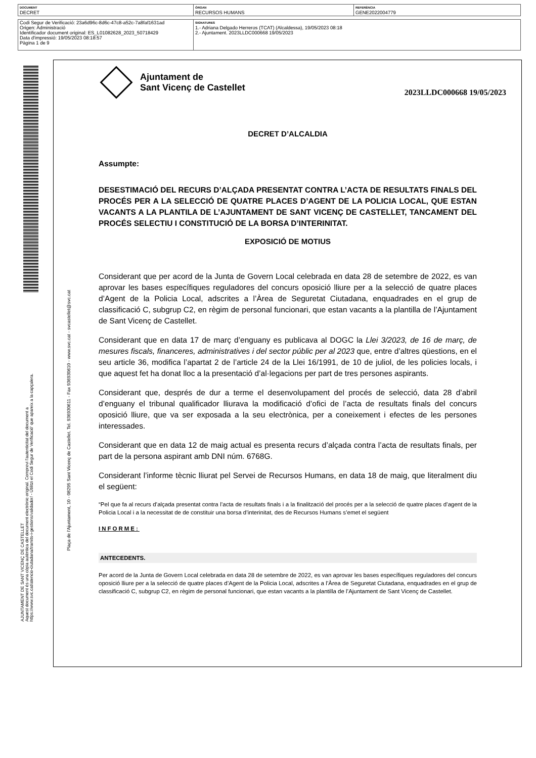| DOCUMENT DECRET | ÒRGAN RECURSOS HUMANS | REFERÈNCIA GENE2022004779 |
| Codi Segur de Verificació: 23a6d96c-8d6c-47c8-a52c-7a8faf1631ad Origen: Administració Identificador document original: ES_L01082628_2023_50718429 Data d'impressió: 19/05/2023 08:18:57 Pàgina 1 de 9 | SIGNATURES 1.- Adriana Delgado Herreros (TCAT) (Alcaldessa), 19/05/2023 08:18 2.- Ajuntament. 2023LLDC000668 19/05/2023 |
AJUNTAMENT DE SANT VICENÇ DE CASTELLET
Aquest document és una còpia autèntica del document electrònic original. Comprovi l'autenticitat del document a
https://www.svc.cat/atencio-ciutadana/tramits-i-gestions/validador/ - Utilitzi el Codi Segur de Verificació' que apareix a la capçalera.
Plaça de l'Ajuntament, 10 - 08295 Sant Vicenç de Castellet. Tel. 936930611 - Fax 936930610 - www.svc.cat - svcastellet@svc.cat
Ajuntament de
Sant Vicenç de Castellet
2023LLDC000668 19/05/2023
DECRET D’ALCALDIA
Assumpte:
DESESTIMACIÓ DEL RECURS D’ALÇADA PRESENTAT CONTRA L’ACTA DE RESULTATS FINALS DEL PROCÉS PER A LA SELECCIÓ DE QUATRE PLACES D’AGENT DE LA POLICIA LOCAL, QUE ESTAN VACANTS A LA PLANTILA DE L’AJUNTAMENT DE SANT VICENÇ DE CASTELLET, TANCAMENT DEL PROCÉS SELECTIU I CONSTITUCIÓ DE LA BORSA D’INTERINITAT.
EXPOSICIÓ DE MOTIUS
Considerant que per acord de la Junta de Govern Local celebrada en data 28 de setembre de 2022, es van aprovar les bases específiques reguladores del concurs oposició lliure per a la selecció de quatre places d’Agent de la Policia Local, adscrites a l’Àrea de Seguretat Ciutadana, enquadrades en el grup de classificació C, subgrup C2, en règim de personal funcionari, que estan vacants a la plantilla de l’Ajuntament de Sant Vicenç de Castellet.
Considerant que en data 17 de març d’enguany es publicava al DOGC la Llei 3/2023, de 16 de març, de mesures fiscals, financeres, administratives i del sector públic per al 2023 que, entre d’altres qüestions, en el seu article 36, modifica l’apartat 2 de l’article 24 de la Llei 16/1991, de 10 de juliol, de les policies locals, i que aquest fet ha donat lloc a la presentació d’al·legacions per part de tres persones aspirants.
Considerant que, després de dur a terme el desenvolupament del procés de selecció, data 28 d’abril d’enguany el tribunal qualificador lliurava la modificació d’ofici de l’acta de resultats finals del concurs oposició lliure, que va ser exposada a la seu electrònica, per a coneixement i efectes de les persones interessades.
Considerant que en data 12 de maig actual es presenta recurs d’alçada contra l’acta de resultats finals, per part de la persona aspirant amb DNI núm. 6768G.
Considerant l’informe tècnic lliurat pel Servei de Recursos Humans, en data 18 de maig, que literalment diu el següent:
“Pel que fa al recurs d’alçada presentat contra l’acta de resultats finals i a la finalització del procés per a la selecció de quatre places d’agent de la Policia Local i a la necessitat de de constituir una borsa d’interinitat, des de Recursos Humans s’emet el següent
INFORME:
ANTECEDENTS.
Per acord de la Junta de Govern Local celebrada en data 28 de setembre de 2022, es van aprovar les bases específiques reguladores del concurs oposició lliure per a la selecció de quatre places d’Agent de la Policia Local, adscrites a l’Àrea de Seguretat Ciutadana, enquadrades en el grup de classificació C, subgrup C2, en règim de personal funcionari, que estan vacants a la plantilla de l’Ajuntament de Sant Vicenç de Castellet.